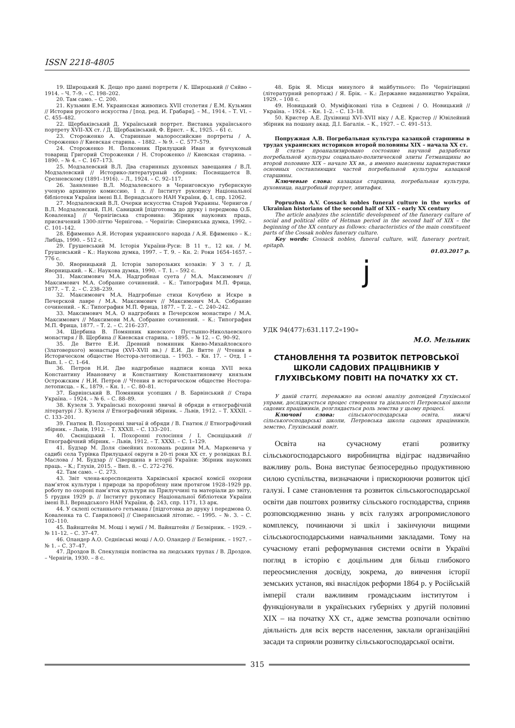ISSN 2218-4805
19. Широцький К. Дещо про давні портрети / К. Широцький // Сяйво – 1914. – Ч. 7–9. – С. 198–202.
20. Там само. – С. 200.
21. Кузьмин Е.М. Украинская живопись XVII столетия / Е.М. Кузьмин // История русского искусства / [под. ред. И. Грабаря]. – М., 1914. – Т. VI. – С. 455–482.
22. Щербаківський Д. Український портрет. Виставка українського портрету XVII–XX ст. / Д. Щербаківський, Ф. Ернст. – К., 1925. – 61 с.
23. Стороженко А. Старинные малороссийские портреты / А. Стороженко // Киевская старина. – 1882. – № 9. – С. 577–579.
24. Стороженко Н. Полковник Прилуцкий Иван и бунчуковый товарищ Григорий Стороженки / Н. Стороженко // Киевская старина. – 1890. – № 4. – С. 167–173.
25. Модзалевский В.Л. Два старинных духовных завещания / В.Л. Модзалевский // Историко-литературный сборник: Посвящается В. Срезневскому (1891–1916). – Л., 1924. – С. 92–117.
26. Заявление В.Л. Модзалевского в Черниговскую губернскую ученую архивную комиссию, 1 л. // Інститут рукопису Національної бібліотеки України імені В.І. Вернадського НАН України, ф. І, спр. 12062.
27. Модзалевский В.Л. Очерки искусства Старой Украины. Чернигов / В.Л. Модзалевский, П.Н. Савицкий [підготовка до друку і передмова О.Б. Коваленка] // Чернігівська старовина: Збірник наукових праць, присвячений 1300-літтю Чернігова. – Чернігів: Сіверянська думка, 1992. – С. 101–142.
28. Ефименко А.Я. История украинского народа / А.Я. Ефименко – К.: Либідь, 1990. – 512 с.
29. Грушевський М. Історія України-Руси: В 11 т., 12 кн. / М. Грушевський – К.: Наукова думка, 1997. – Т. 9. – Кн. 2: Роки 1654–1657. – 776 с.
30. Яворницький Д. Історія запорозьких козаків: У 3 т. / Д. Яворницький. – К.: Наукова думка, 1990. – Т. 1. – 592 с.
31. Максимович М.А. Надгробная суета / М.А. Максимович // Максимович М.А. Собрание сочинений. – К.: Типография М.П. Фрица, 1877. – Т. 2. – С. 238–239.
32. Максимович М.А. Надгробные стихи Кочубею и Искре в Печерской лавре / М.А. Максимович // Максимович М.А. Собрание сочинений. – К.: Типография М.П. Фрица, 1877. – Т. 2. – С. 240–242.
33. Максимович М.А. О надгробиях в Печерском монастире / М.А. Максимович // Максимови М.А. Собрание сочинений. – К.: Типография М.П. Фрица, 1877. – Т. 2. – С. 216–237.
34. Щербина В. Помянник киевского Пустынно-Николаевского монастиря / В. Щербина // Киевская старина. – 1895. – № 12. – С. 90–92.
35. Де Витте Е.И. Древний помянник Киево-Михайловского (Златоверхого) монастыря (XVI–XVII вв.) / Е.И. Де Витте // Чтения в Историческом обществе Нестора-летописца. – 1903. – Кн. 17. – Отд. I – Вып. I. – С. 1–64.
36. Петров Н.И. Две надгробные надписи конца XVII века Константину Ивановичу и Константину Константиновичу князьям Острожским / Н.И. Петров // Чтения в историческом обществе Нестора-летописца. – К., 1879. – Кн. 1. – С. 80–81.
37. Барвінський В. Помяники усопших / В. Барвінський // Стара Україна. – 1924. – № 6. – С. 88–89.
38. Кузеля З. Українські похоронні звичаї й обряди в етнографічній літературі / З. Кузеля // Етнографічний збірник. – Львів, 1912. – Т. XXXII. – С. 133–201.
39. Гнатюк В. Похоронні звичаї й обряди / В. Гнатюк // Етнографічний збірник. – Львів, 1912. – Т. XXXII. – С. 133–201.
40. Свєнціцький І. Похоронні голосіння / І. Свєнціцький // Етнографічний збірник. – Львів, 1912. – Т. XXXI. – С. 1–129.
41. Будзар М. Доля сімейних поховань родини М.А. Маркевича у садибі села Турівка Прилуцької округи в 20-ті роки XX ст. у розвідках В.І. Маслова / М. Будзар // Сіверщина в історії України: Збірник наукових праць. – К.; Глухів, 2015. – Вип. 8. – С. 272–276.
42. Там само. – С. 273.
43. Звіт члена-кореспондента Харківської краєвої комісії охорони пам’яток культури і природи за пророблену ним протягом 1928–1929 рр. роботу по охороні пам’яток культури на Прилуччині та матеріали до звіту, 5 грудня 1929 р. // Інститут рукопису Національної бібліотеки України імені В.І. Вернадського НАН України, ф. 243, спр. 1171, 13 арк.
44. У склепі останнього гетьмана / [підготовка до друку і передмова О. Коваленка та С. Гаврилової] // Сіверянський літопис. – 1995. – №. 3. – С. 102–110.
45. Вайнштейн М. Мощі і мумії / М. Вайнштейн // Безвірник. – 1929. – № 11–12. – С. 37–47.
46. Оландер А.О. Седнівські мощі / А.О. Оландер // Безвірник. – 1927. – № 1. – С. 37–47.
47. Дроздов В. Спекуляція попівства на людських трупах / В. Дроздов. – Чернігів, 1930. – 8 с.
48. Брік Я. Місця минулого й майбутнього: По Чернігівщині (літературний репортаж) / Я. Брік. – К.: Державне видавництво України, 1929. – 108 с.
49. Новицький О. Муміфіковані тіла в Седневі / О. Новицький // Україна. – 1924. – Кн. 1–2. – С. 13–18.
50. Кристер А.Е. Духівниці XVI–XVII віку / А.Е. Кристер // Ювілейний збірник на пошану акад. Д.І. Багалія. – К., 1927. – С. 491–513.
Попружная А.В. Погребальная культура казацкой старшины в трудах украинских историков второй половины XIX – начала XX ст.
В статье проанализировано состояние научной разработки погребальной культуры социально-политической элиты Гетманщины во второй половине XIX – начале XX вв., а именно выяснены характеристики основных составляющих частей погребальной культуры казацкой старшины.
Ключевые слова: казацкая старшина, погребальная культура, духовница, надгробный портрет, эпитафия.
Popruzhna A.V. Cossack nobles funeral culture in the works of Ukrainian historians of the second half of XIX – early XX century
The article analyzes the scientific development of the funerary culture of social and political elite of Hetman period in the second half of XIX – the beginning of the XX century as follows: characteristics of the main constituent parts of the Cossak nobles funerary culture.
Key words: Cossack nobles, funeral culture, will, funerary portrait, epitaph.
01.03.2017 р.
j
УДК 94(477):631.117.2«190»
М.О. Мельник
СТАНОВЛЕННЯ ТА РОЗВИТОК ПЕТРОВСЬКОЇ ШКОЛИ САДОВИХ ПРАЦІВНИКІВ У ГЛУХІВСЬКОМУ ПОВІТІ НА ПОЧАТКУ XX СТ.
У даній статті, переважно на основі аналізу доповідей Глухівської управи, досліджується процес створення та діяльності Петровської школи садових працівників, розглядається роль земства у цьому процесі.
Ключові слова: сільськогосподарська освіта, нижчі сільськогосподарські школи, Петровська школа садових працівників, земство, Глухівський повіт.
Освіта на сучасному етапі розвитку сільськогосподарського виробництва відіграє надзвичайно важливу роль. Вона виступає безпосередньо продуктивною силою суспільства, визначаючи і прискорюючи розвиток цієї галузі. І саме становлення та розвиток сільськогосподарської освіти дав поштовх розвитку сільського господарства, сприяв розповсюдженню знань у всіх галузях агропромислового комплексу, починаючи зі шкіл і закінчуючи вищими сільськогосподарськими навчальними закладами. Тому на сучасному етапі реформування системи освіти в Україні погляд в історію є доцільним для більш глибокого переосмислення досвіду, зокрема, до вивчення історії земських установ, які внаслідок реформи 1864 р. у Російській імперії стали важливим громадським інститутом і функціонували в українських губерніях у другій половині XIX – на початку XX ст., адже земства розпочали освітню діяльність для всіх верств населення, заклали організаційні засади та сприяли розвитку сільськогосподарської освіти.
315